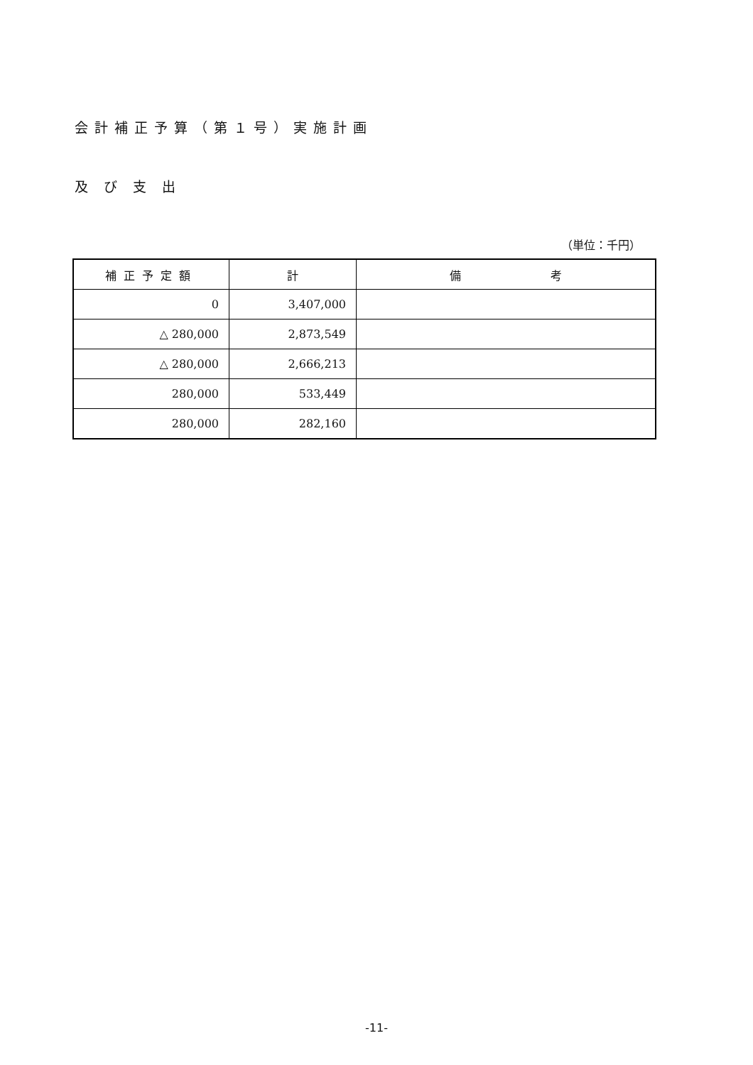会計補正予算（第１号）実施計画
及び支出
（単位：千円）
| 補正予定額 | 計 | 備 考 |
| --- | --- | --- |
| 0 | 3,407,000 | |
| △ 280,000 | 2,873,549 | |
| △ 280,000 | 2,666,213 | |
| 280,000 | 533,449 | |
| 280,000 | 282,160 | |
-11-